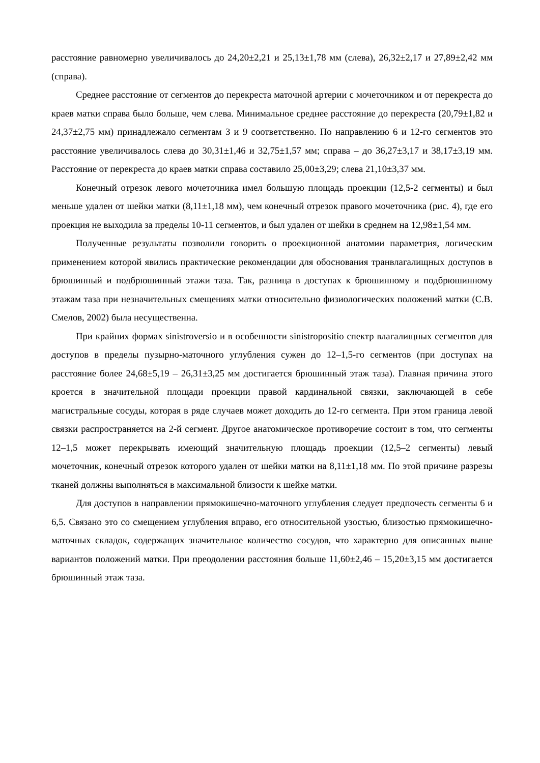расстояние равномерно увеличивалось до 24,20±2,21 и 25,13±1,78 мм (слева), 26,32±2,17 и 27,89±2,42 мм (справа).
Среднее расстояние от сегментов до перекреста маточной артерии с мочеточником и от перекреста до краев матки справа было больше, чем слева. Минимальное среднее расстояние до перекреста (20,79±1,82 и 24,37±2,75 мм) принадлежало сегментам 3 и 9 соответственно. По направлению 6 и 12-го сегментов это расстояние увеличивалось слева до 30,31±1,46 и 32,75±1,57 мм; справа – до 36,27±3,17 и 38,17±3,19 мм. Расстояние от перекреста до краев матки справа составило 25,00±3,29; слева 21,10±3,37 мм.
Конечный отрезок левого мочеточника имел большую площадь проекции (12,5-2 сегменты) и был меньше удален от шейки матки (8,11±1,18 мм), чем конечный отрезок правого мочеточника (рис. 4), где его проекция не выходила за пределы 10-11 сегментов, и был удален от шейки в среднем на 12,98±1,54 мм.
Полученные результаты позволили говорить о проекционной анатомии параметрия, логическим применением которой явились практические рекомендации для обоснования транвлагалищных доступов в брюшинный и подбрюшинный этажи таза. Так, разница в доступах к брюшинному и подбрюшинному этажам таза при незначительных смещениях матки относительно физиологических положений матки (С.В. Смелов, 2002) была несущественна.
При крайних формах sinistroversio и в особенности sinistropositio спектр влагалищных сегментов для доступов в пределы пузырно-маточного углубления сужен до 12–1,5-го сегментов (при доступах на расстояние более 24,68±5,19 – 26,31±3,25 мм достигается брюшинный этаж таза). Главная причина этого кроется в значительной площади проекции правой кардинальной связки, заключающей в себе магистральные сосуды, которая в ряде случаев может доходить до 12-го сегмента. При этом граница левой связки распространяется на 2-й сегмент. Другое анатомическое противоречие состоит в том, что сегменты 12–1,5 может перекрывать имеющий значительную площадь проекции (12,5–2 сегменты) левый мочеточник, конечный отрезок которого удален от шейки матки на 8,11±1,18 мм. По этой причине разрезы тканей должны выполняться в максимальной близости к шейке матки.
Для доступов в направлении прямокишечно-маточного углубления следует предпочесть сегменты 6 и 6,5. Связано это со смещением углубления вправо, его относительной узостью, близостью прямокишечно-маточных складок, содержащих значительное количество сосудов, что характерно для описанных выше вариантов положений матки. При преодолении расстояния больше 11,60±2,46 – 15,20±3,15 мм достигается брюшинный этаж таза.